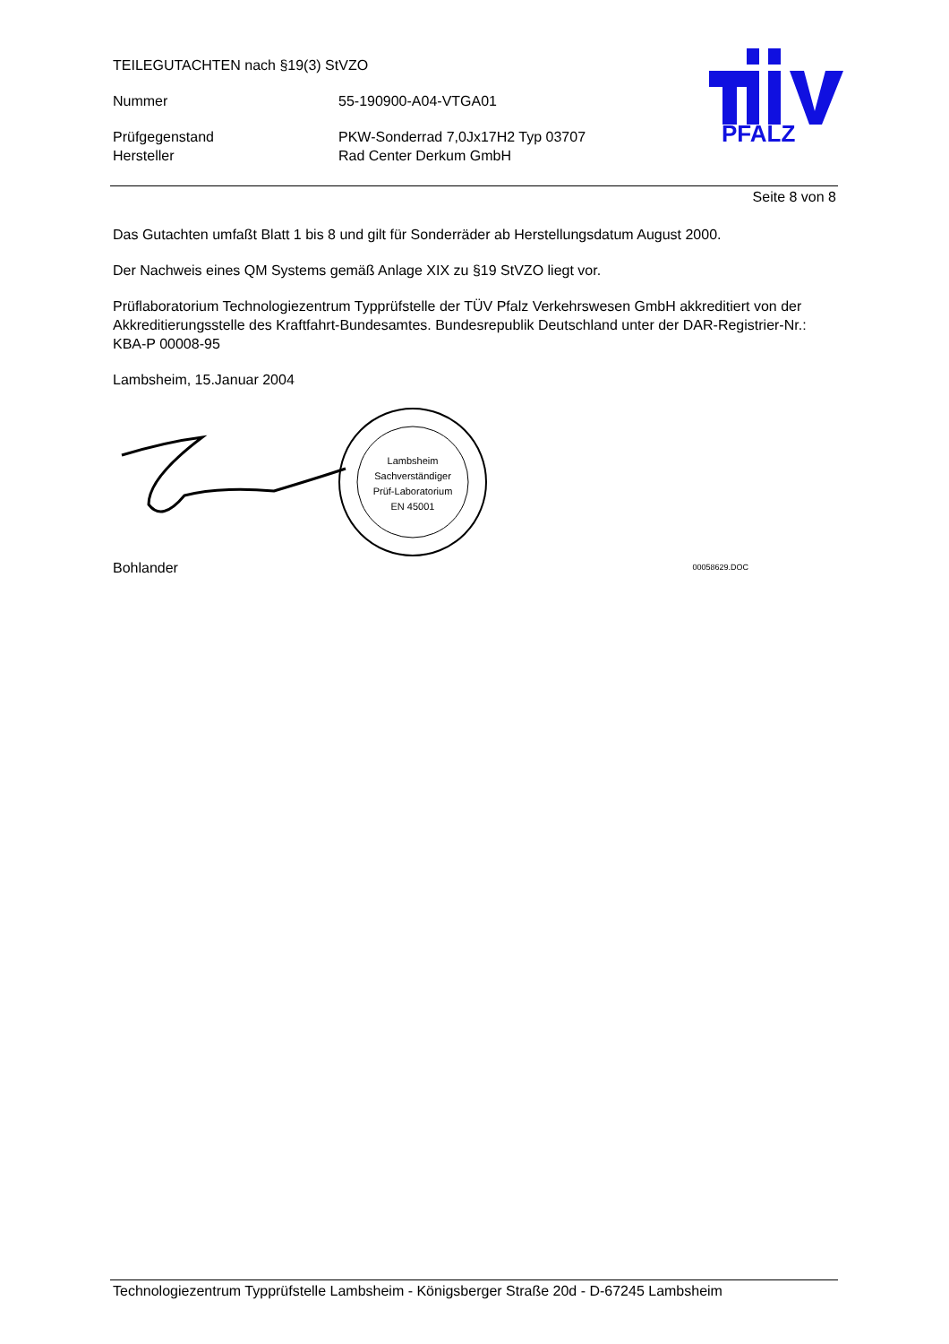TEILEGUTACHTEN nach §19(3) StVZO
Nummer 55-190900-A04-VTGA01
Prüfgegenstand PKW-Sonderrad 7,0Jx17H2 Typ 03707
Hersteller Rad Center Derkum GmbH
PFALZ
Seite 8 von 8
Das Gutachten umfaßt Blatt 1 bis 8 und gilt für Sonderräder ab Herstellungsdatum August 2000.
Der Nachweis eines QM Systems gemäß Anlage XIX zu §19 StVZO liegt vor.
Prüflaboratorium Technologiezentrum Typprüfstelle der TÜV Pfalz Verkehrswesen GmbH akkreditiert von der Akkreditierungsstelle des Kraftfahrt-Bundesamtes. Bundesrepublik Deutschland unter der DAR-Registrier-Nr.: KBA-P 00008-95
Lambsheim, 15.Januar 2004
Lambsheim
Sachverständiger
Prüf-Laboratorium
EN 45001
Bohlander 00058629.DOC
Technologiezentrum Typprüfstelle Lambsheim - Königsberger Straße 20d - D-67245 Lambsheim